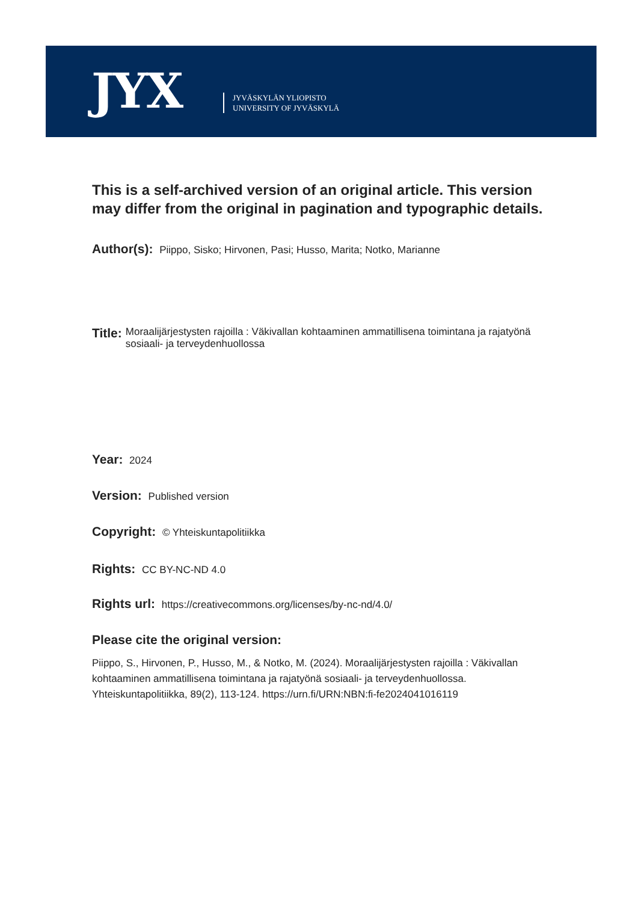JYX
JYVÄSKYLÄN YLIOPISTO
UNIVERSITY OF JYVÄSKYLÄ
This is a self-archived version of an original article. This version may differ from the original in pagination and typographic details.
Author(s): Piippo, Sisko; Hirvonen, Pasi; Husso, Marita; Notko, Marianne
Title: Moraalijärjestysten rajoilla : Väkivallan kohtaaminen ammatillisena toimintana ja rajatyönä sosiaali- ja terveydenhuollossa
Year: 2024
Version: Published version
Copyright: © Yhteiskuntapolitiikka
Rights: CC BY-NC-ND 4.0
Rights url: https://creativecommons.org/licenses/by-nc-nd/4.0/
Please cite the original version:
Piippo, S., Hirvonen, P., Husso, M., & Notko, M. (2024). Moraalijärjestysten rajoilla : Väkivallan kohtaaminen ammatillisena toimintana ja rajatyönä sosiaali- ja terveydenhuollossa. Yhteiskuntapolitiikka, 89(2), 113-124. https://urn.fi/URN:NBN:fi-fe2024041016119